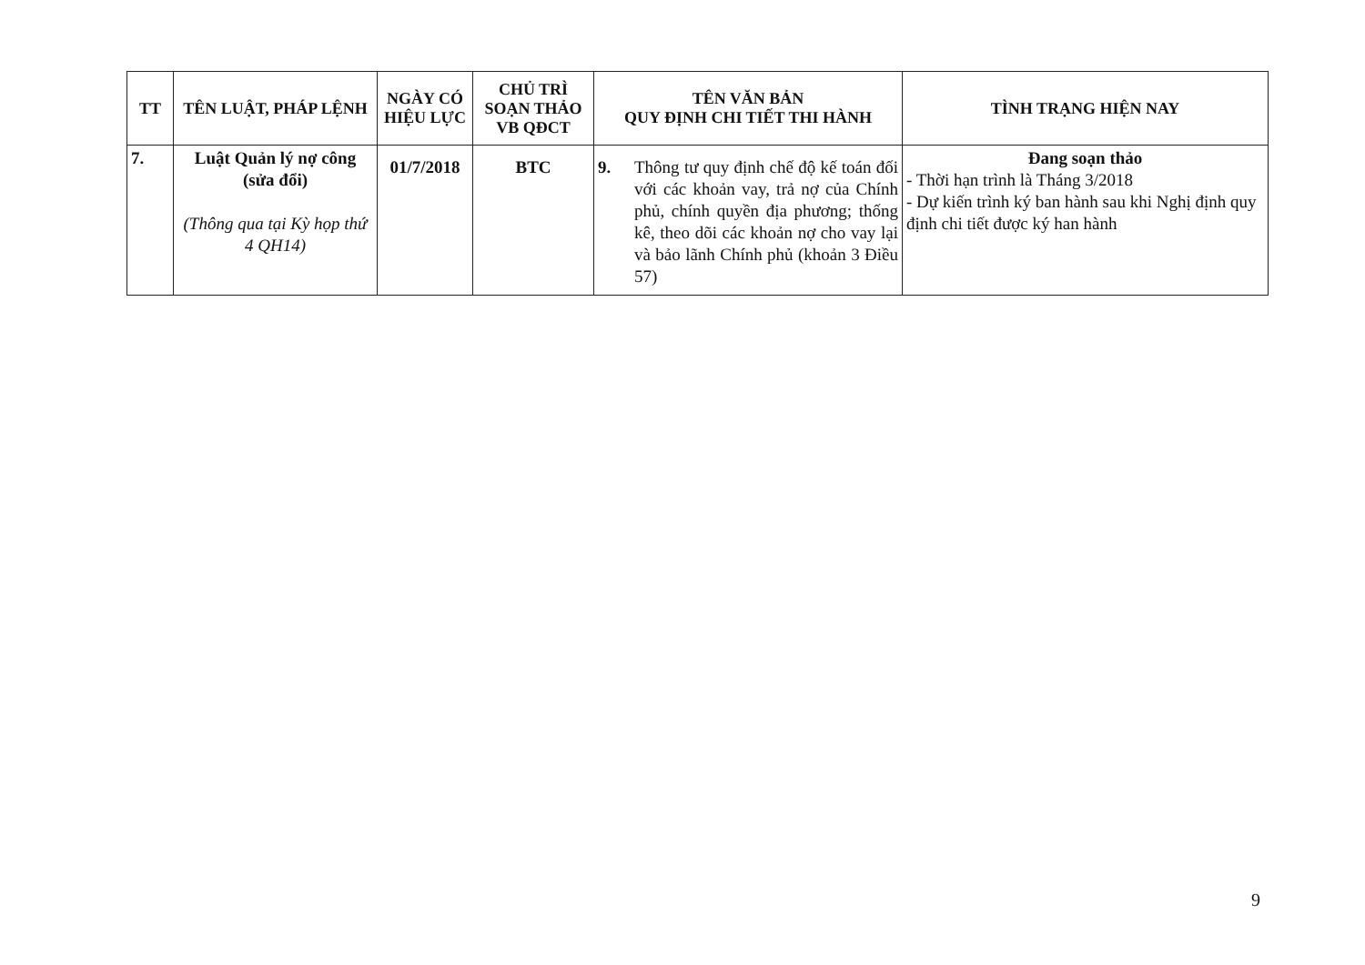| TT | TÊN LUẬT, PHÁP LỆNH | NGÀY CÓ HIỆU LỰC | CHỦ TRÌ SOẠN THẢO VB QĐCT | TÊN VĂN BẢN QUY ĐỊNH CHI TIẾT THI HÀNH | TÌNH TRẠNG HIỆN NAY |
| --- | --- | --- | --- | --- | --- |
| 7. | Luật Quản lý nợ công (sửa đổi) (Thông qua tại Kỳ họp thứ 4 QH14) | 01/7/2018 | BTC | 9. Thông tư quy định chế độ kế toán đối với các khoản vay, trả nợ của Chính phủ, chính quyền địa phương; thống kê, theo dõi các khoản nợ cho vay lại và bảo lãnh Chính phủ (khoản 3 Điều 57) | Đang soạn thảo - Thời hạn trình là Tháng 3/2018 - Dự kiến trình ký ban hành sau khi Nghị định quy định chi tiết được ký han hành |
9